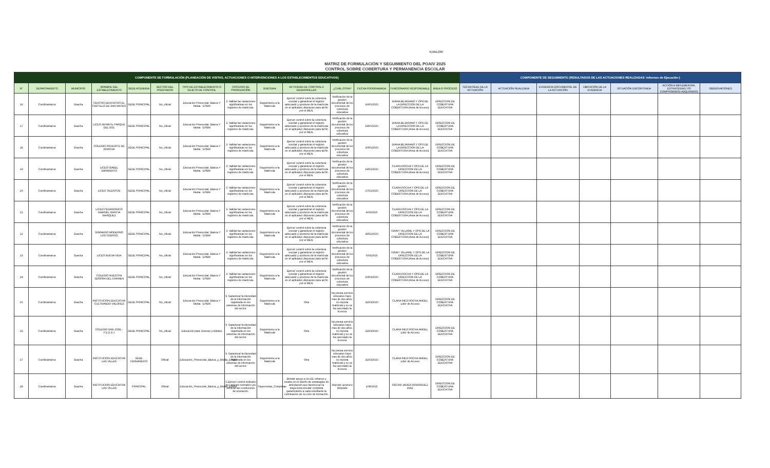#¡VALOR!
MATRIZ DE FORMULACIÓN Y SEGUIMIENTO DEL POAIV 2025
CONTROL SOBRE COBERTURA Y PERMANENCIA ESCOLAR
| COMPONENTE DE FORMULACIÓN (PLANEACIÓN DE VISITAS, ACTUACIONES O INTERVENCIONES A LOS ESTABLECIMIENTOS EDUCATIVOS) | | | | | | | | | | | | | | COMPONENTE DE SEGUIMIENTO (RESULTADOS DE LAS ACTUACIONES REALIZADAS -Informes de Ejecución-) | | | | | | |
| --- | --- | --- | --- | --- | --- | --- | --- | --- | --- | --- | --- | --- | --- | --- | --- | --- | --- | --- | --- | --- |
| N° | DEPARTAMENTO | MUNICIPIO | NOMBRE DEL ESTABLECIMIENTO | SEDE ATENDIDA | SECTOR DEL PRESTADOR | TIPO DE ESTABLECIMIENTO O SUJETO DE CONTROL | CRITERIO DE PRIORIZACIÓN | SUBTEMA | ACTIVIDAD DE CONTROL A DESARROLLAR | ¿CUÁL OTRA? | FECHA PROGRAMADA | FUNCIONARIO RESPONSABLE | ÁREA O PROCESO | FECHA REAL DE LA ACTUACIÓN | ACTUACIÓN REALIZADA | EVIDENCIA DOCUMENTAL DE LA ACTUACIÓN | UBICACIÓN DE LA EVIDENCIA | SITUACIÓN ENCONTRADA | ACCIÓN A IMPLEMENTAR, ESTRATÉGIAS Y/O COMPROMISOS ADQUIRIDOS | OBSERVACIONES |
| 16 | Cundinamarca | Soacha | CENTRO EDUCATIVO EL CASTILLO DE SAN MATEO | SEDE PRINCIPAL | No_oficial | Educación Preescolar, Básica Y Media - EPBM | 3. Validar las variaciones significativas en los registros de matrícula. | Seguimiento a la Matrícula | Ejercer control sobre la cobertura escolar y garantizar el registro adecuado y oportuno de la matrícula en el aplicativo dispuesto para tal fin por el MEN. | Verificación de la gestión documental de los procesos de cobertura educativa | 16/05/2025 | DIANA BEJARANO Y OPS DE LA DIRECCION DE LA COBERTURA (Area de Acceso) | DIRECCION DE COBERTURA EDUCATIVA | | | | | | | |
| 17 | Cundinamarca | Soacha | LICEO INFANTIL PARQUE DEL SOL | SEDE PRINCIPAL | No_oficial | Educación Preescolar, Básica Y Media - EPBM | 3. Validar las variaciones significativas en los registros de matrícula. | Seguimiento a la Matrícula | Ejercer control sobre la cobertura escolar y garantizar el registro adecuado y oportuno de la matrícula en el aplicativo dispuesto para tal fin por el MEN. | Verificación de la gestión documental de los procesos de cobertura educativa | 19/05/2025 | DIANA BEJARANO Y OPS DE LA DIRECCION DE LA COBERTURA (Area de Acceso) | DIRECCION DE COBERTURA EDUCATIVA | | | | | | | |
| 18 | Cundinamarca | Soacha | COLEGIO RICAURTE DE SOACHA | SEDE PRINCIPAL | No_oficial | Educación Preescolar, Básica Y Media - EPBM | 3. Validar las variaciones significativas en los registros de matrícula. | Seguimiento a la Matrícula | Ejercer control sobre la cobertura escolar y garantizar el registro adecuado y oportuno de la matrícula en el aplicativo dispuesto para tal fin por el MEN. | Verificación de la gestión documental de los procesos de cobertura educativa | 20/05/2025 | DIANA BEJARANO Y OPS DE LA DIRECCION DE LA COBERTURA (Area de Acceso) | DIRECCION DE COBERTURA EDUCATIVA | | | | | | | |
| 19 | Cundinamarca | Soacha | LICEO ISABEL SARMIENTO | SEDE PRINCIPAL | No_oficial | Educación Preescolar, Básica Y Media - EPBM | 3. Validar las variaciones significativas en los registros de matrícula. | Seguimiento a la Matrícula | Ejercer control sobre la cobertura escolar y garantizar el registro adecuado y oportuno de la matrícula en el aplicativo dispuesto para tal fin por el MEN. | Verificación de la gestión documental de los procesos de cobertura educativa | 19/02/2025 | CLARA ROCHA Y OPS DE LA DIRECCION DE LA COBERTURA (Area de Acceso) | DIRECCION DE COBERTURA EDUCATIVA | | | | | | | |
| 20 | Cundinamarca | Soacha | LICEO TALENTOS | SEDE PRINCIPAL | No_oficial | Educación Preescolar, Básica Y Media - EPBM | 3. Validar las variaciones significativas en los registros de matrícula. | Seguimiento a la Matrícula | Ejercer control sobre la cobertura escolar y garantizar el registro adecuado y oportuno de la matrícula en el aplicativo dispuesto para tal fin por el MEN. | Verificación de la gestión documental de los procesos de cobertura educativa | 27/02/2025 | CLARA ROCHA Y OPS DE LA DIRECCION DE LA COBERTURA (Area de Acceso) | DIRECCION DE COBERTURA EDUCATIVA | | | | | | | |
| 21 | Cundinamarca | Soacha | LICEO PEDAGOGICO GABRIEL GARCIA MARQUEZ | SEDE PRINCIPAL | No_oficial | Educación Preescolar, Básica Y Media - EPBM | 3. Validar las variaciones significativas en los registros de matrícula. | Seguimiento a la Matrícula | Ejercer control sobre la cobertura escolar y garantizar el registro adecuado y oportuno de la matrícula en el aplicativo dispuesto para tal fin por el MEN. | Verificación de la gestión documental de los procesos de cobertura educativa | 4/03/2025 | CLARA ROCHA Y OPS DE LA DIRECCION DE LA COBERTURA (Area de Acceso) | DIRECCION DE COBERTURA EDUCATIVA | | | | | | | |
| 22 | Cundinamarca | Soacha | GIMNASIO MODERNO LOS CEDROS | SEDE PRINCIPAL | No_oficial | Educación Preescolar, Básica Y Media - EPBM | 3. Validar las variaciones significativas en los registros de matrícula. | Seguimiento a la Matrícula | Ejercer control sobre la cobertura escolar y garantizar el registro adecuado y oportuno de la matrícula en el aplicativo dispuesto para tal fin por el MEN. | Verificación de la gestión documental de los procesos de cobertura educativa | 28/02/2025 | YENNY VILLAMIL Y OPS DE LA DIRECCION DE LA COBERTURA (Area de Acceso) | DIRECCION DE COBERTURA EDUCATIVA | | | | | | | |
| 23 | Cundinamarca | Soacha | LICEO NUEVA VIDA | SEDE PRINCIPAL | No_oficial | Educación Preescolar, Básica Y Media - EPBM | 3. Validar las variaciones significativas en los registros de matrícula. | Seguimiento a la Matrícula | Ejercer control sobre la cobertura escolar y garantizar el registro adecuado y oportuno de la matrícula en el aplicativo dispuesto para tal fin por el MEN. | Verificación de la gestión documental de los procesos de cobertura educativa | 5/03/2025 | YENNY VILLAMIL Y OPS DE LA DIRECCION DE LA COBERTURA (Area de Acceso) | DIRECCION DE COBERTURA EDUCATIVA | | | | | | | |
| 24 | Cundinamarca | Soacha | COLEGIO NUESTRA SEÑORA DEL CARMEN | SEDE PRINCIPAL | No_oficial | Educación Preescolar, Básica Y Media - EPBM | 3. Validar las variaciones significativas en los registros de matrícula. | Seguimiento a la Matrícula | Ejercer control sobre la cobertura escolar y garantizar el registro adecuado y oportuno de la matrícula en el aplicativo dispuesto para tal fin por el MEN. | Verificación de la gestión documental de los procesos de cobertura educativa | 10/03/2025 | CLARA ROCHA Y OPS DE LA DIRECCION DE LA COBERTURA (Area de Acceso) | DIRECCION DE COBERTURA EDUCATIVA | | | | | | | |
| 25 | Cundinamarca | Soacha | INSTITUCION EDUCATIVA CULTIVANDO VALORES | SEDE PRINCIPAL | No_oficial | Educación Preescolar, Básica Y Media - EPBM | 9. Garantizar la idoneidad de la información registrada en los sistemas de información del sector. | Seguimiento a la Matrícula | Otra | No presta servicio educativo hace mas de dos años, no reporta matricula y no se ha cancelado la licencia | 31/03/2025 | CLARA INES ROCHA ANGEL Lider de Acceso | DIRECCION DE COBERTURA EDUCATIVA | | | | | | | |
| 26 | Cundinamarca | Soacha | COLEGIO SAN JOSE - F.E.S.S.J | SEDE PRINCIPAL | No_oficial | Educación para Jóvenes y Adultos | 9. Garantizar la idoneidad de la información registrada en los sistemas de información del sector. | Seguimiento a la Matrícula | Otra | No presta servicio educativo hace mas de dos años, no reporta matricula y no se ha cancelado la licencia | 31/03/2025 | CLARA INES ROCHA ANGEL Lider de Acceso | DIRECCION DE COBERTURA EDUCATIVA | | | | | | | |
| 27 | Cundinamarca | Soacha | INSTITUCION EDUCATIVA LAS VILLAS | SEDE FERNANDITO | Oficial | Educación_Preescolar_Básica_y_Media_EPBM | 9. Garantizar la idoneidad de la información registrada en los sistemas de información del sector. | Seguimiento a la Matrícula | Otra | No presta servicio educativo hace mas de dos años, no reporta matricula y no se ha cancelado la licencia | 31/03/2025 | CLARA INES ROCHA ANGEL Lider de Acceso | DIRECCION DE COBERTURA EDUCATIVA | | | | | | | |
| 28 | Cundinamarca | Soacha | INSTITUCION EDUCATIVA LAS VILLAS | PRINCIPAL | Oficial | Educación_Preescolar_Básica_y_Media_EPBM | 5.Ejercer control ordinario de carácter normativo y/o verificar las condiciones de operación. | Trayectorias_Completas | Brindar apoyo a los EE urbanos y rurales en el diseño de estrategias de articulación que favorezcan la trayectoria escolar completa garantizando a cada estudiante la culminación de su ciclo de formación. | Reporte oportuno Simpade | 1/08/2025 | OSCAR JAVIER RODRIGUEZ DIAZ | DIRECCION DE COBERTURA EDUCATIVA | | | | | | | |